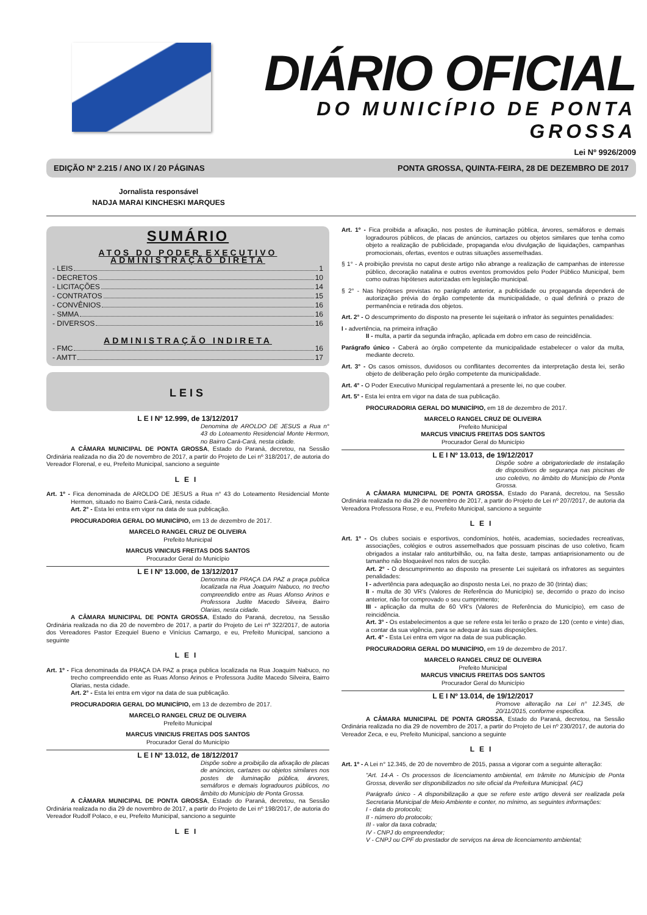DIÁRIO OFICIAL
DO MUNICÍPIO DE PONTA GROSSA
Lei Nº 9926/2009
EDIÇÃO Nº 2.215 / ANO IX / 20 PÁGINAS PONTA GROSSA, QUINTA-FEIRA, 28 DE DEZEMBRO DE 2017
Jornalista responsável
NADJA MARAI KINCHESKI MARQUES
SUMÁRIO
ATOS DO PODER EXECUTIVO
ADMINISTRAÇÃO DIRETA
- LEIS 1
- DECRETOS 10
- LICITAÇÕES 14
- CONTRATOS 15
- CONVÊNIOS 16
- SMMA 16
- DIVERSOS 16
ADMINISTRAÇÃO INDIRETA
- FMC 16
- AMTT 17
LEIS
L E I Nº 12.999, de 13/12/2017
Denomina de AROLDO DE JESUS a Rua n° 43 do Loteamento Residencial Monte Hermon, no Bairro Cará-Cará, nesta cidade.
A CÂMARA MUNICIPAL DE PONTA GROSSA, Estado do Paraná, decretou, na Sessão Ordinária realizada no dia 20 de novembro de 2017, a partir do Projeto de Lei nº 318/2017, de autoria do Vereador Florenal, e eu, Prefeito Municipal, sanciono a seguinte
LEI
Art. 1º - Fica denominada de AROLDO DE JESUS a Rua n° 43 do Loteamento Residencial Monte Hermon, situado no Bairro Cará-Cará, nesta cidade.
Art. 2° - Esta lei entra em vigor na data de sua publicação.
PROCURADORIA GERAL DO MUNICÍPIO, em 13 de dezembro de 2017.
MARCELO RANGEL CRUZ DE OLIVEIRA
Prefeito Municipal
MARCUS VINICIUS FREITAS DOS SANTOS
Procurador Geral do Município
L E I Nº 13.000, de 13/12/2017
Denomina de PRAÇA DA PAZ a praça publica localizada na Rua Joaquim Nabuco, no trecho compreendido entre as Ruas Afonso Arinos e Professora Judite Macedo Silveira, Bairro Olarias, nesta cidade.
A CÂMARA MUNICIPAL DE PONTA GROSSA, Estado do Paraná, decretou, na Sessão Ordinária realizada no dia 20 de novembro de 2017, a partir do Projeto de Lei nº 322/2017, de autoria dos Vereadores Pastor Ezequiel Bueno e Vinícius Camargo, e eu, Prefeito Municipal, sanciono a seguinte
LEI
Art. 1º - Fica denominada da PRAÇA DA PAZ a praça publica localizada na Rua Joaquim Nabuco, no trecho compreendido ente as Ruas Afonso Arinos e Professora Judite Macedo Silveira, Bairro Olarias, nesta cidade.
Art. 2° - Esta lei entra em vigor na data de sua publicação.
PROCURADORIA GERAL DO MUNICÍPIO, em 13 de dezembro de 2017.
MARCELO RANGEL CRUZ DE OLIVEIRA
Prefeito Municipal
MARCUS VINICIUS FREITAS DOS SANTOS
Procurador Geral do Município
L E I Nº 13.012, de 18/12/2017
Dispõe sobre a proibição da afixação de placas de anúncios, cartazes ou objetos similares nos postes de iluminação pública, árvores, semáforos e demais logradouros públicos, no âmbito do Município de Ponta Grossa.
A CÂMARA MUNICIPAL DE PONTA GROSSA, Estado do Paraná, decretou, na Sessão Ordinária realizada no dia 29 de novembro de 2017, a partir do Projeto de Lei nº 198/2017, de autoria do Vereador Rudolf Polaco, e eu, Prefeito Municipal, sanciono a seguinte
LEI
Art. 1º - Fica proibida a afixação, nos postes de iluminação pública, árvores, semáforos e demais logradouros públicos, de placas de anúncios, cartazes ou objetos similares que tenha como objeto a realização de publicidade, propaganda e/ou divulgação de liquidações, campanhas promocionais, ofertas, eventos e outras situações assemelhadas.
§ 1° - A proibição prevista no caput deste artigo não abrange a realização de campanhas de interesse público, decoração natalina e outros eventos promovidos pelo Poder Público Municipal, bem como outras hipóteses autorizadas em legislação municipal.
§ 2° - Nas hipóteses previstas no parágrafo anterior, a publicidade ou propaganda dependerá de autorização prévia do órgão competente da municipalidade, o qual definirá o prazo de permanência e retirada dos objetos.
Art. 2° - O descumprimento do disposto na presente lei sujeitará o infrator às seguintes penalidades:
I - advertência, na primeira infração
II - multa, a partir da segunda infração, aplicada em dobro em caso de reincidência.
Parágrafo único - Caberá ao órgão competente da municipalidade estabelecer o valor da multa, mediante decreto.
Art. 3° - Os casos omissos, duvidosos ou conflitantes decorrentes da interpretação desta lei, serão objeto de deliberação pelo órgão competente da municipalidade.
Art. 4° - O Poder Executivo Municipal regulamentará a presente lei, no que couber.
Art. 5° - Esta lei entra em vigor na data de sua publicação.
PROCURADORIA GERAL DO MUNICÍPIO, em 18 de dezembro de 2017.
MARCELO RANGEL CRUZ DE OLIVEIRA
Prefeito Municipal
MARCUS VINICIUS FREITAS DOS SANTOS
Procurador Geral do Município
L E I Nº 13.013, de 19/12/2017
Dispõe sobre a obrigatoriedade de instalação de dispositivos de segurança nas piscinas de uso coletivo, no âmbito do Município de Ponta Grossa.
A CÂMARA MUNICIPAL DE PONTA GROSSA, Estado do Paraná, decretou, na Sessão Ordinária realizada no dia 29 de novembro de 2017, a partir do Projeto de Lei nº 207/2017, de autoria da Vereadora Professora Rose, e eu, Prefeito Municipal, sanciono a seguinte
LEI
Art. 1º - Os clubes sociais e esportivos, condomínios, hotéis, academias, sociedades recreativas, associações, colégios e outros assemelhados que possuam piscinas de uso coletivo, ficam obrigados a instalar ralo antiturbilhão, ou, na falta deste, tampas antiaprisionamento ou de tamanho não bloqueável nos ralos de sucção.
Art. 2° - O descumprimento ao disposto na presente Lei sujeitará os infratores as seguintes penalidades:
I - advertência para adequação ao disposto nesta Lei, no prazo de 30 (trinta) dias;
II - multa de 30 VR's (Valores de Referência do Município) se, decorrido o prazo do inciso anterior, não for comprovado o seu cumprimento;
III - aplicação da multa de 60 VR's (Valores de Referência do Município), em caso de reincidência.
Art. 3° - Os estabelecimentos a que se refere esta lei terão o prazo de 120 (cento e vinte) dias, a contar da sua vigência, para se adequar às suas disposições.
Art. 4° - Esta Lei entra em vigor na data de sua publicação.
PROCURADORIA GERAL DO MUNICÍPIO, em 19 de dezembro de 2017.
MARCELO RANGEL CRUZ DE OLIVEIRA
Prefeito Municipal
MARCUS VINICIUS FREITAS DOS SANTOS
Procurador Geral do Município
L E I Nº 13.014, de 19/12/2017
Promove alteração na Lei n° 12.345, de 20/11/2015, conforme especifica.
A CÂMARA MUNICIPAL DE PONTA GROSSA, Estado do Paraná, decretou, na Sessão Ordinária realizada no dia 29 de novembro de 2017, a partir do Projeto de Lei nº 230/2017, de autoria do Vereador Zeca, e eu, Prefeito Municipal, sanciono a seguinte
LEI
Art. 1º - A Lei n° 12.345, de 20 de novembro de 2015, passa a vigorar com a seguinte alteração:
“Art. 14-A - Os processos de licenciamento ambiental, em trâmite no Município de Ponta Grossa, deverão ser disponibilizados no site oficial da Prefeitura Municipal. (AC)
Parágrafo único - A disponibilização a que se refere este artigo deverá ser realizada pela Secretaria Municipal de Meio Ambiente e conter, no mínimo, as seguintes informações:
I - data do protocolo;
II - número do protocolo;
III - valor da taxa cobrada;
IV - CNPJ do empreendedor;
V - CNPJ ou CPF do prestador de serviços na área de licenciamento ambiental;